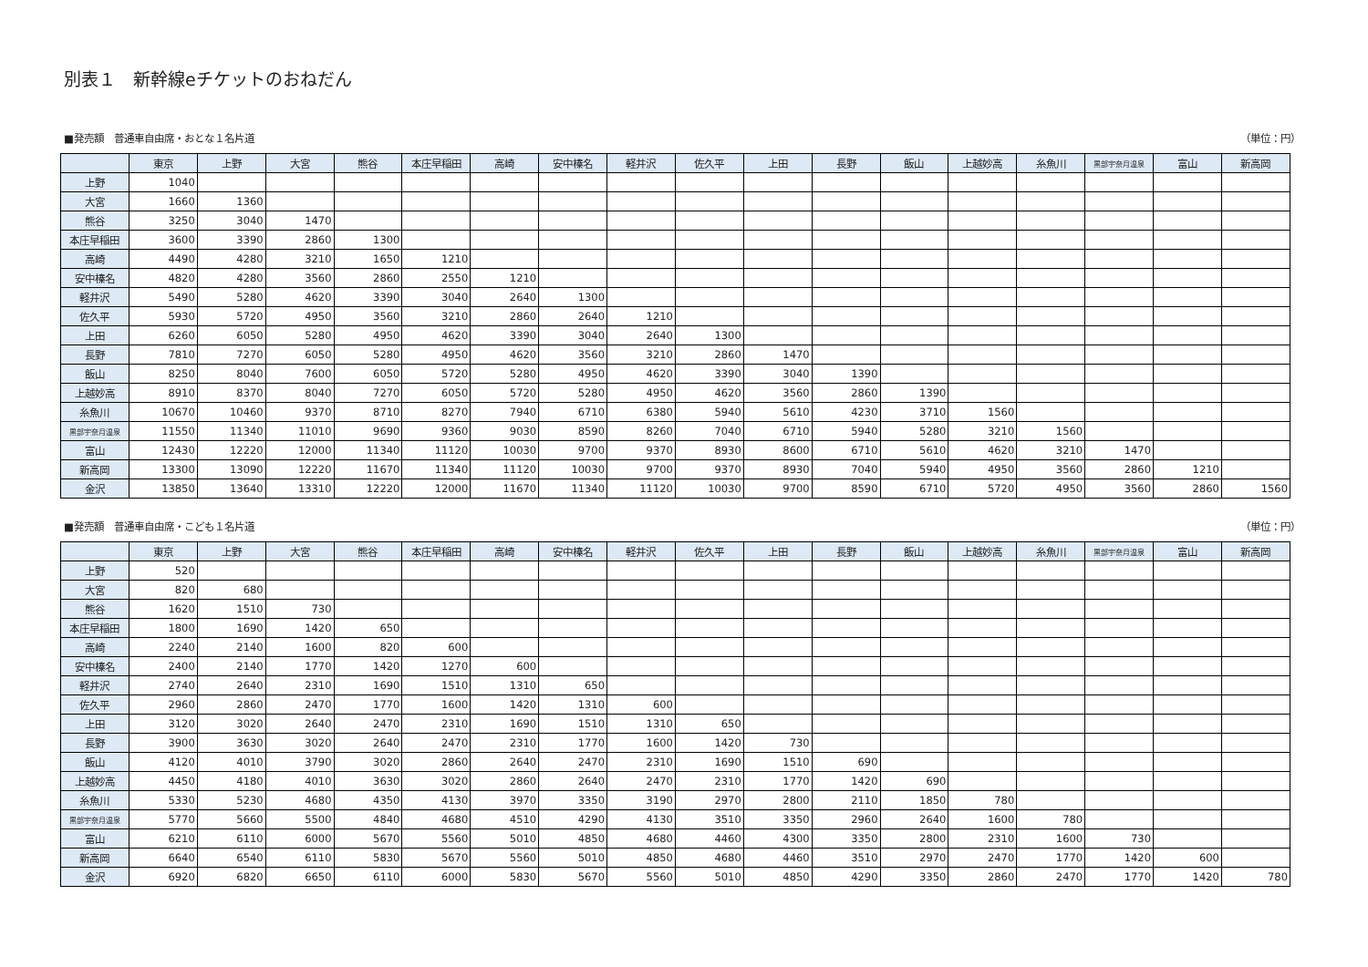別表１　新幹線eチケットのおねだん
■発売額　普通車自由席・おとな１名片道 （単位：円）
| | 東京 | 上野 | 大宮 | 熊谷 | 本庄早稲田 | 高崎 | 安中榛名 | 軽井沢 | 佐久平 | 上田 | 長野 | 飯山 | 上越妙高 | 糸魚川 | 黒部宇奈月温泉 | 富山 | 新高岡 |
| --- | --- | --- | --- | --- | --- | --- | --- | --- | --- | --- | --- | --- | --- | --- | --- | --- | --- |
| 上野 | 1040 | | | | | | | | | | | | | | | | |
| 大宮 | 1660 | 1360 | | | | | | | | | | | | | | | |
| 熊谷 | 3250 | 3040 | 1470 | | | | | | | | | | | | | | |
| 本庄早稲田 | 3600 | 3390 | 2860 | 1300 | | | | | | | | | | | | | |
| 高崎 | 4490 | 4280 | 3210 | 1650 | 1210 | | | | | | | | | | | | |
| 安中榛名 | 4820 | 4280 | 3560 | 2860 | 2550 | 1210 | | | | | | | | | | | |
| 軽井沢 | 5490 | 5280 | 4620 | 3390 | 3040 | 2640 | 1300 | | | | | | | | | | |
| 佐久平 | 5930 | 5720 | 4950 | 3560 | 3210 | 2860 | 2640 | 1210 | | | | | | | | | |
| 上田 | 6260 | 6050 | 5280 | 4950 | 4620 | 3390 | 3040 | 2640 | 1300 | | | | | | | | |
| 長野 | 7810 | 7270 | 6050 | 5280 | 4950 | 4620 | 3560 | 3210 | 2860 | 1470 | | | | | | | |
| 飯山 | 8250 | 8040 | 7600 | 6050 | 5720 | 5280 | 4950 | 4620 | 3390 | 3040 | 1390 | | | | | | |
| 上越妙高 | 8910 | 8370 | 8040 | 7270 | 6050 | 5720 | 5280 | 4950 | 4620 | 3560 | 2860 | 1390 | | | | | |
| 糸魚川 | 10670 | 10460 | 9370 | 8710 | 8270 | 7940 | 6710 | 6380 | 5940 | 5610 | 4230 | 3710 | 1560 | | | | |
| 黒部宇奈月温泉 | 11550 | 11340 | 11010 | 9690 | 9360 | 9030 | 8590 | 8260 | 7040 | 6710 | 5940 | 5280 | 3210 | 1560 | | | |
| 富山 | 12430 | 12220 | 12000 | 11340 | 11120 | 10030 | 9700 | 9370 | 8930 | 8600 | 6710 | 5610 | 4620 | 3210 | 1470 | | |
| 新高岡 | 13300 | 13090 | 12220 | 11670 | 11340 | 11120 | 10030 | 9700 | 9370 | 8930 | 7040 | 5940 | 4950 | 3560 | 2860 | 1210 | |
| 金沢 | 13850 | 13640 | 13310 | 12220 | 12000 | 11670 | 11340 | 11120 | 10030 | 9700 | 8590 | 6710 | 5720 | 4950 | 3560 | 2860 | 1560 |
■発売額　普通車自由席・こども１名片道 （単位：円）
| | 東京 | 上野 | 大宮 | 熊谷 | 本庄早稲田 | 高崎 | 安中榛名 | 軽井沢 | 佐久平 | 上田 | 長野 | 飯山 | 上越妙高 | 糸魚川 | 黒部宇奈月温泉 | 富山 | 新高岡 |
| --- | --- | --- | --- | --- | --- | --- | --- | --- | --- | --- | --- | --- | --- | --- | --- | --- | --- |
| 上野 | 520 | | | | | | | | | | | | | | | | |
| 大宮 | 820 | 680 | | | | | | | | | | | | | | | |
| 熊谷 | 1620 | 1510 | 730 | | | | | | | | | | | | | | |
| 本庄早稲田 | 1800 | 1690 | 1420 | 650 | | | | | | | | | | | | | |
| 高崎 | 2240 | 2140 | 1600 | 820 | 600 | | | | | | | | | | | | |
| 安中榛名 | 2400 | 2140 | 1770 | 1420 | 1270 | 600 | | | | | | | | | | | |
| 軽井沢 | 2740 | 2640 | 2310 | 1690 | 1510 | 1310 | 650 | | | | | | | | | | |
| 佐久平 | 2960 | 2860 | 2470 | 1770 | 1600 | 1420 | 1310 | 600 | | | | | | | | | |
| 上田 | 3120 | 3020 | 2640 | 2470 | 2310 | 1690 | 1510 | 1310 | 650 | | | | | | | | |
| 長野 | 3900 | 3630 | 3020 | 2640 | 2470 | 2310 | 1770 | 1600 | 1420 | 730 | | | | | | | |
| 飯山 | 4120 | 4010 | 3790 | 3020 | 2860 | 2640 | 2470 | 2310 | 1690 | 1510 | 690 | | | | | | |
| 上越妙高 | 4450 | 4180 | 4010 | 3630 | 3020 | 2860 | 2640 | 2470 | 2310 | 1770 | 1420 | 690 | | | | | |
| 糸魚川 | 5330 | 5230 | 4680 | 4350 | 4130 | 3970 | 3350 | 3190 | 2970 | 2800 | 2110 | 1850 | 780 | | | | |
| 黒部宇奈月温泉 | 5770 | 5660 | 5500 | 4840 | 4680 | 4510 | 4290 | 4130 | 3510 | 3350 | 2960 | 2640 | 1600 | 780 | | | |
| 富山 | 6210 | 6110 | 6000 | 5670 | 5560 | 5010 | 4850 | 4680 | 4460 | 4300 | 3350 | 2800 | 2310 | 1600 | 730 | | |
| 新高岡 | 6640 | 6540 | 6110 | 5830 | 5670 | 5560 | 5010 | 4850 | 4680 | 4460 | 3510 | 2970 | 2470 | 1770 | 1420 | 600 | |
| 金沢 | 6920 | 6820 | 6650 | 6110 | 6000 | 5830 | 5670 | 5560 | 5010 | 4850 | 4290 | 3350 | 2860 | 2470 | 1770 | 1420 | 780 |